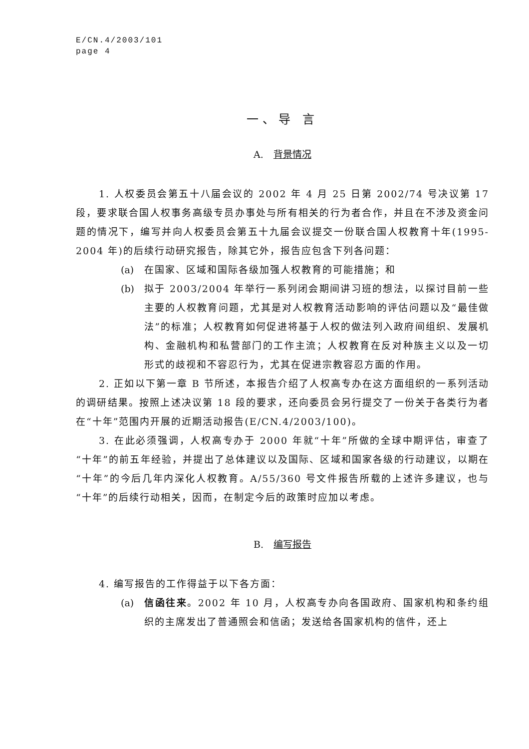E/CN.4/2003/101
page 4
一、导 言
A. 背景情况
1. 人权委员会第五十八届会议的 2002 年 4 月 25 日第 2002/74 号决议第 17 段，要求联合国人权事务高级专员办事处与所有相关的行为者合作，并且在不涉及资金问题的情况下，编写并向人权委员会第五十九届会议提交一份联合国人权教育十年(1995-2004 年)的后续行动研究报告，除其它外，报告应包含下列各问题：
(a) 在国家、区域和国际各级加强人权教育的可能措施；和
(b) 拟于 2003/2004 年举行一系列闭会期间讲习班的想法，以探讨目前一些主要的人权教育问题，尤其是对人权教育活动影响的评估问题以及“最佳做法”的标准；人权教育如何促进将基于人权的做法列入政府间组织、发展机构、金融机构和私营部门的工作主流；人权教育在反对种族主义以及一切形式的歧视和不容忍行为，尤其在促进宗教容忍方面的作用。
2. 正如以下第一章 B 节所述，本报告介绍了人权高专办在这方面组织的一系列活动的调研结果。按照上述决议第 18 段的要求，还向委员会另行提交了一份关于各类行为者在“十年”范围内开展的近期活动报告(E/CN.4/2003/100)。
3. 在此必须强调，人权高专办于 2000 年就“十年”所做的全球中期评估，审查了“十年”的前五年经验，并提出了总体建议以及国际、区域和国家各级的行动建议，以期在“十年”的今后几年内深化人权教育。A/55/360 号文件报告所载的上述许多建议，也与“十年”的后续行动相关，因而，在制定今后的政策时应加以考虑。
B. 编写报告
4. 编写报告的工作得益于以下各方面：
(a) 信函往来。2002 年 10 月，人权高专办向各国政府、国家机构和条约组织的主席发出了普通照会和信函；发送给各国家机构的信件，还上